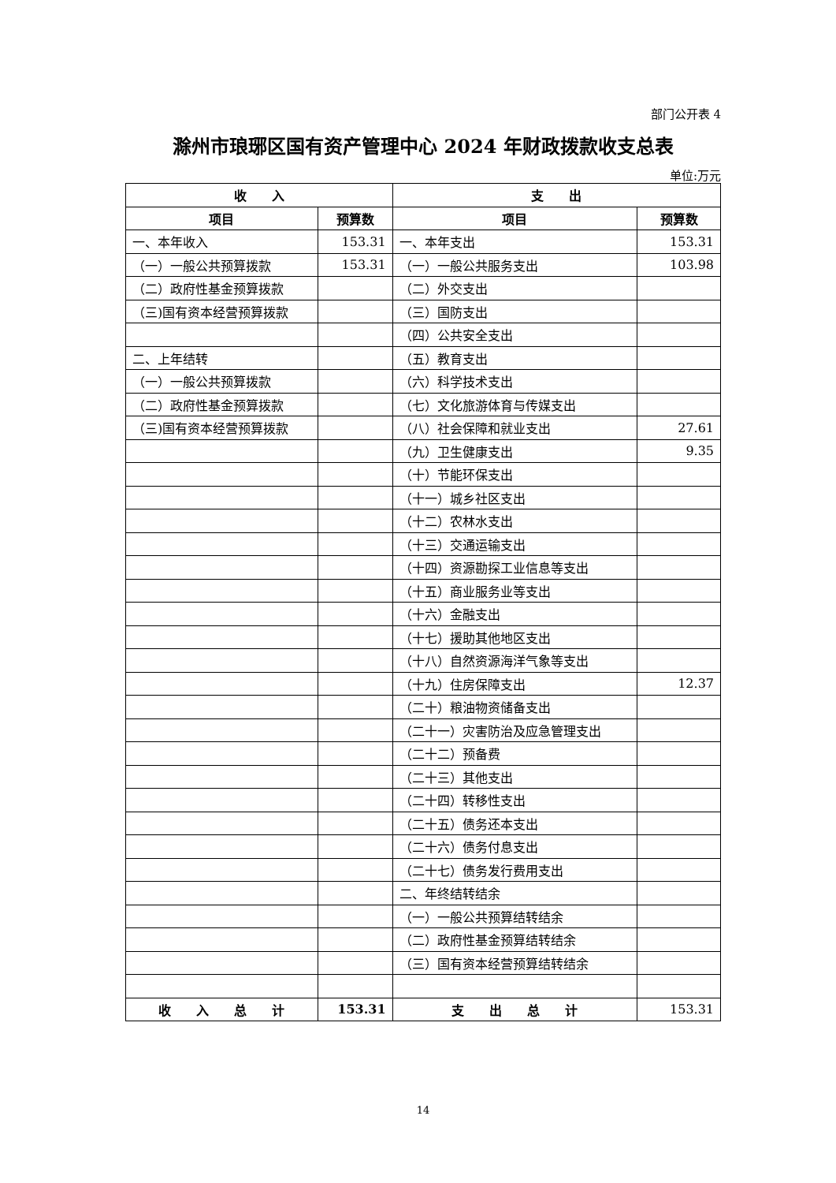部门公开表 4
滁州市琅琊区国有资产管理中心 2024 年财政拨款收支总表
单位:万元
| 收 入 | | 支 出 | |
| --- | --- | --- | --- |
| 项目 | 预算数 | 项目 | 预算数 |
| 一、本年收入 | 153.31 | 一、本年支出 | 153.31 |
| （一）一般公共预算拨款 | 153.31 | （一）一般公共服务支出 | 103.98 |
| （二）政府性基金预算拨款 | | （二）外交支出 | |
| （三)国有资本经营预算拨款 | | （三）国防支出 | |
| | | （四）公共安全支出 | |
| 二、上年结转 | | （五）教育支出 | |
| （一）一般公共预算拨款 | | （六）科学技术支出 | |
| （二）政府性基金预算拨款 | | （七）文化旅游体育与传媒支出 | |
| （三)国有资本经营预算拨款 | | （八）社会保障和就业支出 | 27.61 |
| | | （九）卫生健康支出 | 9.35 |
| | | （十）节能环保支出 | |
| | | （十一）城乡社区支出 | |
| | | （十二）农林水支出 | |
| | | （十三）交通运输支出 | |
| | | （十四）资源勘探工业信息等支出 | |
| | | （十五）商业服务业等支出 | |
| | | （十六）金融支出 | |
| | | （十七）援助其他地区支出 | |
| | | （十八）自然资源海洋气象等支出 | |
| | | （十九）住房保障支出 | 12.37 |
| | | （二十）粮油物资储备支出 | |
| | | （二十一）灾害防治及应急管理支出 | |
| | | （二十二）预备费 | |
| | | （二十三）其他支出 | |
| | | （二十四）转移性支出 | |
| | | （二十五）债务还本支出 | |
| | | （二十六）债务付息支出 | |
| | | （二十七）债务发行费用支出 | |
| | | 二、年终结转结余 | |
| | | （一）一般公共预算结转结余 | |
| | | （二）政府性基金预算结转结余 | |
| | | （三）国有资本经营预算结转结余 | |
| 收 入 总 计 | 153.31 | 支 出 总 计 | 153.31 |
14